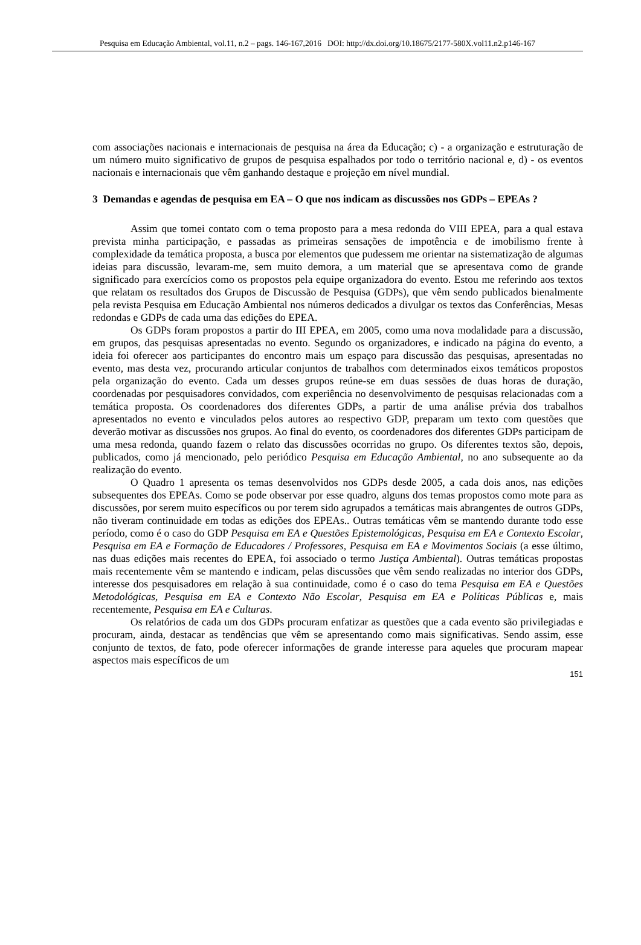Pesquisa em Educação Ambiental, vol.11, n.2 – pags. 146-167,2016 DOI: http://dx.doi.org/10.18675/2177-580X.vol11.n2.p146-167
com associações nacionais e internacionais de pesquisa na área da Educação; c) - a organização e estruturação de um número muito significativo de grupos de pesquisa espalhados por todo o território nacional e, d) - os eventos nacionais e internacionais que vêm ganhando destaque e projeção em nível mundial.
3 Demandas e agendas de pesquisa em EA – O que nos indicam as discussões nos GDPs – EPEAs ?
Assim que tomei contato com o tema proposto para a mesa redonda do VIII EPEA, para a qual estava prevista minha participação, e passadas as primeiras sensações de impotência e de imobilismo frente à complexidade da temática proposta, a busca por elementos que pudessem me orientar na sistematização de algumas ideias para discussão, levaram-me, sem muito demora, a um material que se apresentava como de grande significado para exercícios como os propostos pela equipe organizadora do evento. Estou me referindo aos textos que relatam os resultados dos Grupos de Discussão de Pesquisa (GDPs), que vêm sendo publicados bienalmente pela revista Pesquisa em Educação Ambiental nos números dedicados a divulgar os textos das Conferências, Mesas redondas e GDPs de cada uma das edições do EPEA.
Os GDPs foram propostos a partir do III EPEA, em 2005, como uma nova modalidade para a discussão, em grupos, das pesquisas apresentadas no evento. Segundo os organizadores, e indicado na página do evento, a ideia foi oferecer aos participantes do encontro mais um espaço para discussão das pesquisas, apresentadas no evento, mas desta vez, procurando articular conjuntos de trabalhos com determinados eixos temáticos propostos pela organização do evento. Cada um desses grupos reúne-se em duas sessões de duas horas de duração, coordenadas por pesquisadores convidados, com experiência no desenvolvimento de pesquisas relacionadas com a temática proposta. Os coordenadores dos diferentes GDPs, a partir de uma análise prévia dos trabalhos apresentados no evento e vinculados pelos autores ao respectivo GDP, preparam um texto com questões que deverão motivar as discussões nos grupos. Ao final do evento, os coordenadores dos diferentes GDPs participam de uma mesa redonda, quando fazem o relato das discussões ocorridas no grupo. Os diferentes textos são, depois, publicados, como já mencionado, pelo periódico Pesquisa em Educação Ambiental, no ano subsequente ao da realização do evento.
O Quadro 1 apresenta os temas desenvolvidos nos GDPs desde 2005, a cada dois anos, nas edições subsequentes dos EPEAs. Como se pode observar por esse quadro, alguns dos temas propostos como mote para as discussões, por serem muito específicos ou por terem sido agrupados a temáticas mais abrangentes de outros GDPs, não tiveram continuidade em todas as edições dos EPEAs.. Outras temáticas vêm se mantendo durante todo esse período, como é o caso do GDP Pesquisa em EA e Questões Epistemológicas, Pesquisa em EA e Contexto Escolar, Pesquisa em EA e Formação de Educadores / Professores, Pesquisa em EA e Movimentos Sociais (a esse último, nas duas edições mais recentes do EPEA, foi associado o termo Justiça Ambiental). Outras temáticas propostas mais recentemente vêm se mantendo e indicam, pelas discussões que vêm sendo realizadas no interior dos GDPs, interesse dos pesquisadores em relação à sua continuidade, como é o caso do tema Pesquisa em EA e Questões Metodológicas, Pesquisa em EA e Contexto Não Escolar, Pesquisa em EA e Políticas Públicas e, mais recentemente, Pesquisa em EA e Culturas.
Os relatórios de cada um dos GDPs procuram enfatizar as questões que a cada evento são privilegiadas e procuram, ainda, destacar as tendências que vêm se apresentando como mais significativas. Sendo assim, esse conjunto de textos, de fato, pode oferecer informações de grande interesse para aqueles que procuram mapear aspectos mais específicos de um
151